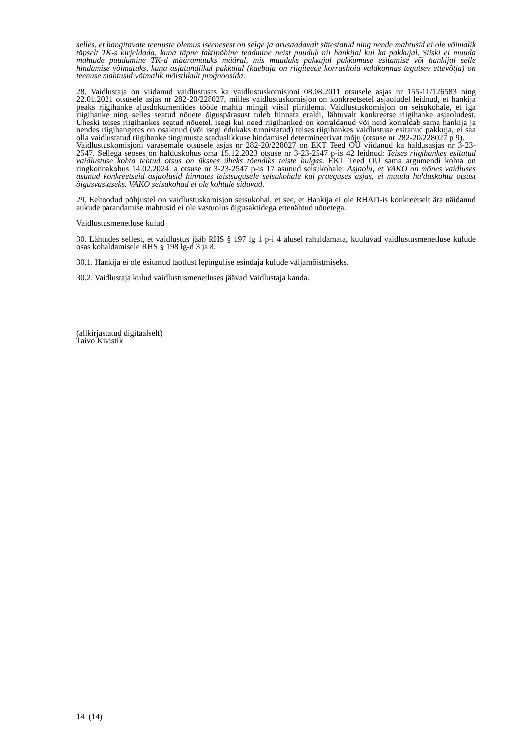selles, et hangitavate teenuste olemus iseenesest on selge ja arusaadavalt sätestatud ning nende mahtusid ei ole võimalik täpselt TK-s kirjeldada, kuna täpne faktipõhine teadmine neist puudub nii hankijal kui ka pakkujal. Siiski ei muuda mahtude puudumine TK-d määramatuks määral, mis muudaks pakkujal pakkumuse esitamise või hankijal selle hindamise võimatuks, kuna asjatundlikul pakkujal (kaebaja on riigiteede korrashoiu valdkonnas tegutsev ettevõtja) on teenuse mahtusid võimalik mõistlikult prognoosida.
28. Vaidlustaja on viidanud vaidlustuses ka vaidlustuskomisjoni 08.08.2011 otsusele asjas nr 155-11/126583 ning 22.01.2021 otsusele asjas nr 282-20/228027, milles vaidlustuskomisjon on konkreetsetel asjaoludel leidnud, et hankija peaks riigihanke alusdokumentides tööde mahtu mingil viisil piiritlema. Vaidlustuskomisjon on seisukohale, et iga riigihanke ning selles seatud nõuete õiguspärasust tuleb hinnata eraldi, lähtuvalt konkreetse riigihanke asjaoludest. Üheski teises riigihankes seatud nõuetel, isegi kui need riigihanked on korraldanud või neid korraldab sama hankija ja nendes riigihangetes on osalenud (või isegi edukaks tunnistatud) teises riigihankes vaidlustuse esitanud pakkuja, ei saa olla vaidlustatud riigihanke tingimuste seaduslikkuse hindamisel determineerivat mõju (otsuse nr 282-20/228027 p 9).
Vaidlustuskomisjoni varasemale otsusele asjas nr 282-20/228027 on EKT Teed OÜ viidanud ka haldusasjas nr 3-23-2547. Sellega seoses on halduskohus oma 15.12.2023 otsuse nr 3-23-2547 p-is 42 leidnud: Teises riigihankes esitatud vaidlustuse kohta tehtud otsus on üksnes üheks tõendiks teiste hulgas. EKT Teed OÜ sama argumendi kohta on ringkonnakohus 14.02.2024. a otsuse nr 3-23-2547 p-is 17 asunud seisukohale: Asjaolu, et VAKO on mõnes vaidluses asunud konkreetseid asjaolusid hinnates teistsugusele seisukohale kui praeguses asjas, ei muuda halduskohtu otsust õigusvastaseks. VAKO seisukohad ei ole kohtule siduvad.
29. Eeltoodud põhjustel on vaidlustuskomisjon seisukohal, et see, et Hankija ei ole RHAD-is konkreetselt ära näidanud aukude parandamise mahtusid ei ole vastuolus õigusaktidega ettenähtud nõuetega.
Vaidlustusmenetluse kulud
30. Lähtudes sellest, et vaidlustus jääb RHS § 197 lg 1 p-i 4 alusel rahuldamata, kuuluvad vaidlustusmenetluse kulude osas kohaldamisele RHS § 198 lg-d 3 ja 8.
30.1. Hankija ei ole esitanud taotlust lepingulise esindaja kulude väljamõistmiseks.
30.2. Vaidlustaja kulud vaidlustusmenetluses jäävad Vaidlustaja kanda.
(allkirjastatud digitaalselt)
Taivo Kivistik
14 (14)